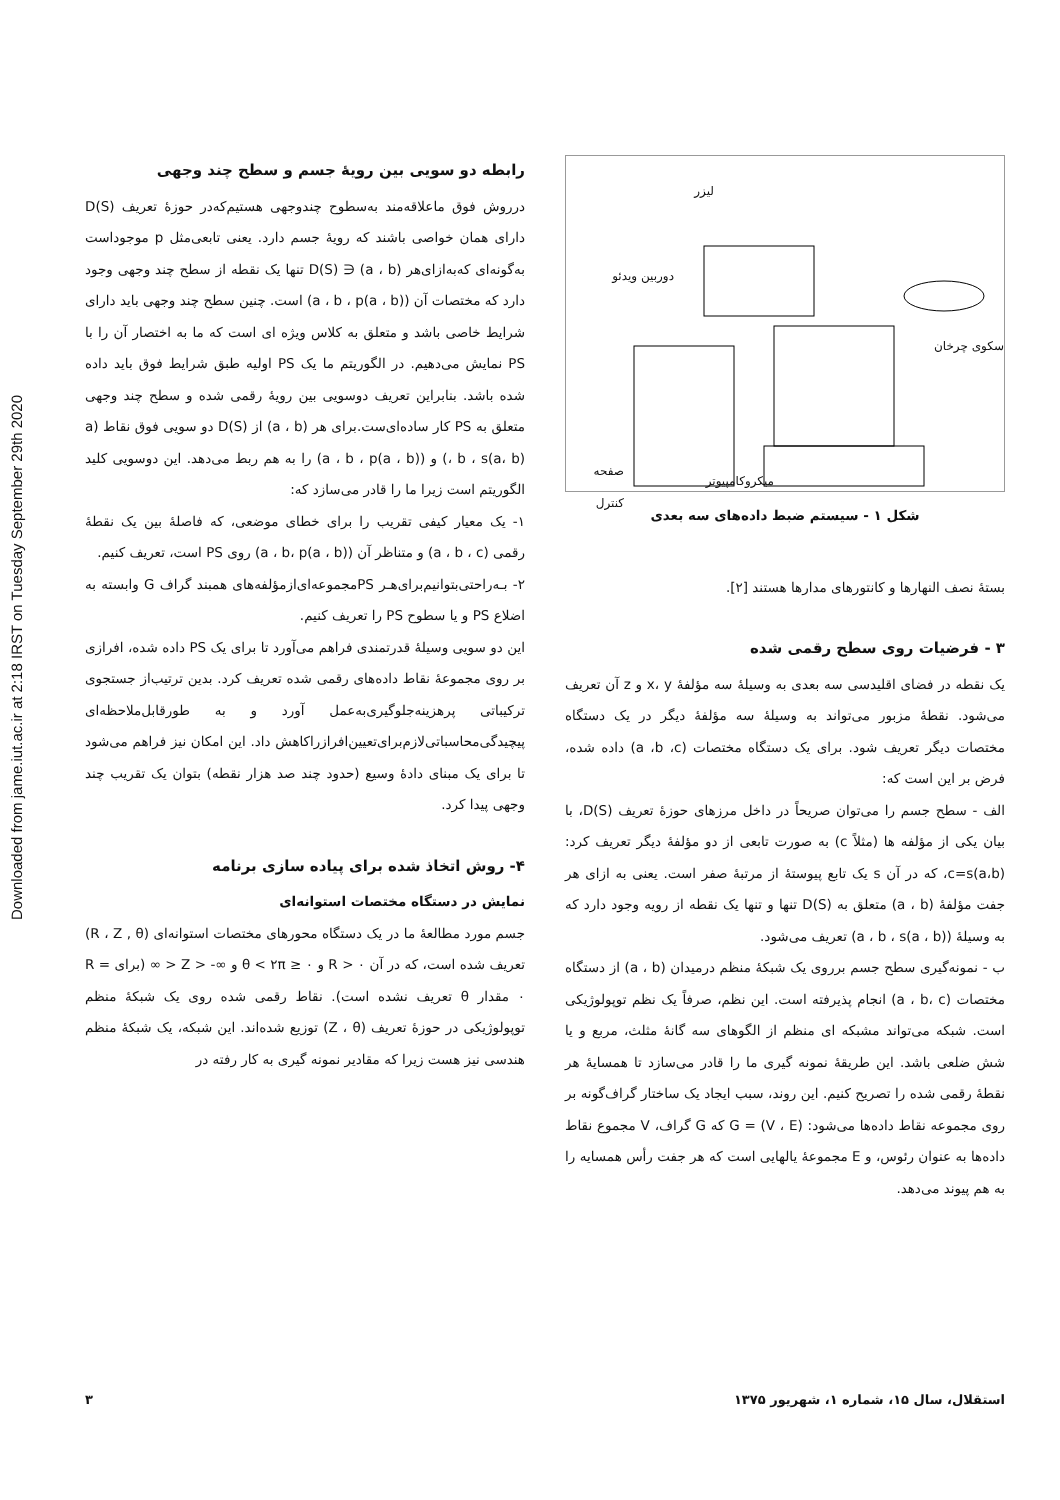Downloaded from jame.iut.ac.ir at 2:18 IRST on Tuesday September 29th 2020
لیزر
دوربین ویدئو
سکوی چرخان
صفحه کنترل
میکروکامپیوتر
شکل ۱ - سیستم ضبط داده‌های سه بعدی
بستهٔ نصف النهارها و کانتورهای مدارها هستند [۲].
۳ - فرضیات روی سطح رقمی شده
یک نقطه در فضای اقلیدسی سه بعدی به وسیلهٔ سه مؤلفهٔ x، y و z آن تعریف می‌شود. نقطهٔ مزبور می‌تواند به وسیلهٔ سه مؤلفهٔ دیگر در یک دستگاه مختصات دیگر تعریف شود. برای یک دستگاه مختصات (a ،b ،c) داده شده، فرض بر این است که:
الف - سطح جسم را می‌توان صریحاً در داخل مرزهای حوزهٔ تعریف D(S)، با بیان یکی از مؤلفه ها (مثلاً c) به صورت تابعی از دو مؤلفهٔ دیگر تعریف کرد: c=s(a،b)، که در آن s یک تابع پیوستهٔ از مرتبهٔ صفر است. یعنی به ازای هر جفت مؤلفهٔ (a ، b) متعلق به D(S) تنها و تنها یک نقطه از رویه وجود دارد که به وسیلهٔ (a ، b ، s(a ، b)) تعریف می‌شود.
ب - نمونه‌گیری سطح جسم برروی یک شبکهٔ منظم درمیدان (a ، b) از دستگاه مختصات (a ، b، c) انجام پذیرفته است. این نظم، صرفاً یک نظم توپولوژیکی است. شبکه می‌تواند مشبکه ای منظم از الگوهای سه گانهٔ مثلث، مربع و یا شش ضلعی باشد. این طریقهٔ نمونه گیری ما را قادر می‌سازد تا همسایهٔ هر نقطهٔ رقمی شده را تصریح کنیم. این روند، سبب ایجاد یک ساختار گراف‌گونه بر روی مجموعه نقاط داده‌ها می‌شود: G = (V ، E) که G گراف، V مجموع نقاط داده‌ها به عنوان رئوس، و E مجموعهٔ یالهایی است که هر جفت رأس همسایه را به هم پیوند می‌دهد.
رابطه دو سویی بین رویهٔ جسم و سطح چند وجهی
درروش فوق ماعلاقه‌مند به‌سطوح چندوجهی هستیم‌که‌در حوزهٔ تعریف D(S) دارای همان خواصی باشند که رویهٔ جسم دارد. یعنی تابعی‌مثل p موجوداست به‌گونه‌ای که‌به‌ازای‌هر (a ، b) ∈ D(S) تنها یک نقطه از سطح چند وجهی وجود دارد که مختصات آن (a ، b ، p(a ، b)) است. چنین سطح چند وجهی باید دارای شرایط خاصی باشد و متعلق به کلاس ویژه ای است که ما به اختصار آن را با PS نمایش می‌دهیم. در الگوریتم ما یک PS اولیه طبق شرایط فوق باید داده شده باشد. بنابراین تعریف دوسویی بین رویهٔ رقمی شده و سطح چند وجهی متعلق به PS کار ساده‌ای‌ست.برای هر (a ، b) از D(S) دو سویی فوق نقاط (a ، b ، s(a، b)) و (a ، b ، p(a ، b)) را به هم ربط می‌دهد. این دوسویی کلید الگوریتم است زیرا ما را قادر می‌سازد که:
۱- یک معیار کیفی تقریب را برای خطای موضعی، که فاصلهٔ بین یک نقطهٔ رقمی (a ، b ، c) و متناظر آن (a ، b، p(a ، b)) روی PS است، تعریف کنیم.
۲- بـه‌راحتی‌بتوانیم‌برای‌هـر PS‌مجموعه‌ای‌ازمؤلفه‌های همبند گراف G وابسته به اضلاع PS و یا سطوح PS را تعریف کنیم.
این دو سویی وسیلهٔ قدرتمندی فراهم می‌آورد تا برای یک PS داده شده، افرازی بر روی مجموعهٔ نقاط داده‌های رقمی شده تعریف کرد. بدین ترتیب‌از جستجوی ترکیباتی پرهزینه‌جلوگیری‌به‌عمل آورد و به طورقابل‌ملاحظه‌ای پیچیدگی‌محاسباتی‌لازم‌برای‌تعیین‌افرازراکاهش داد. این امکان نیز فراهم می‌شود تا برای یک مبنای دادهٔ وسیع (حدود چند صد هزار نقطه) بتوان یک تقریب چند وجهی پیدا کرد.
۴- روش اتخاذ شده برای پیاده سازی برنامه
نمایش در دستگاه مختصات استوانه‌ای
جسم مورد مطالعهٔ ما در یک دستگاه محورهای مختصات استوانه‌ای (R ، Z , θ) تعریف شده است، که در آن R > ۰ و ۰ ≤ θ < ۲π و ∞- < Z < ∞ (برای R = ۰ مقدار θ تعریف نشده است). نقاط رقمی شده روی یک شبکهٔ منظم توپولوژیکی در حوزهٔ تعریف (Z ، θ) توزیع شده‌اند. این شبکه، یک شبکهٔ منظم هندسی نیز هست زیرا که مقادیر نمونه گیری به کار رفته در
استقلال، سال ۱۵، شماره ۱، شهریور ۱۳۷۵ ۳